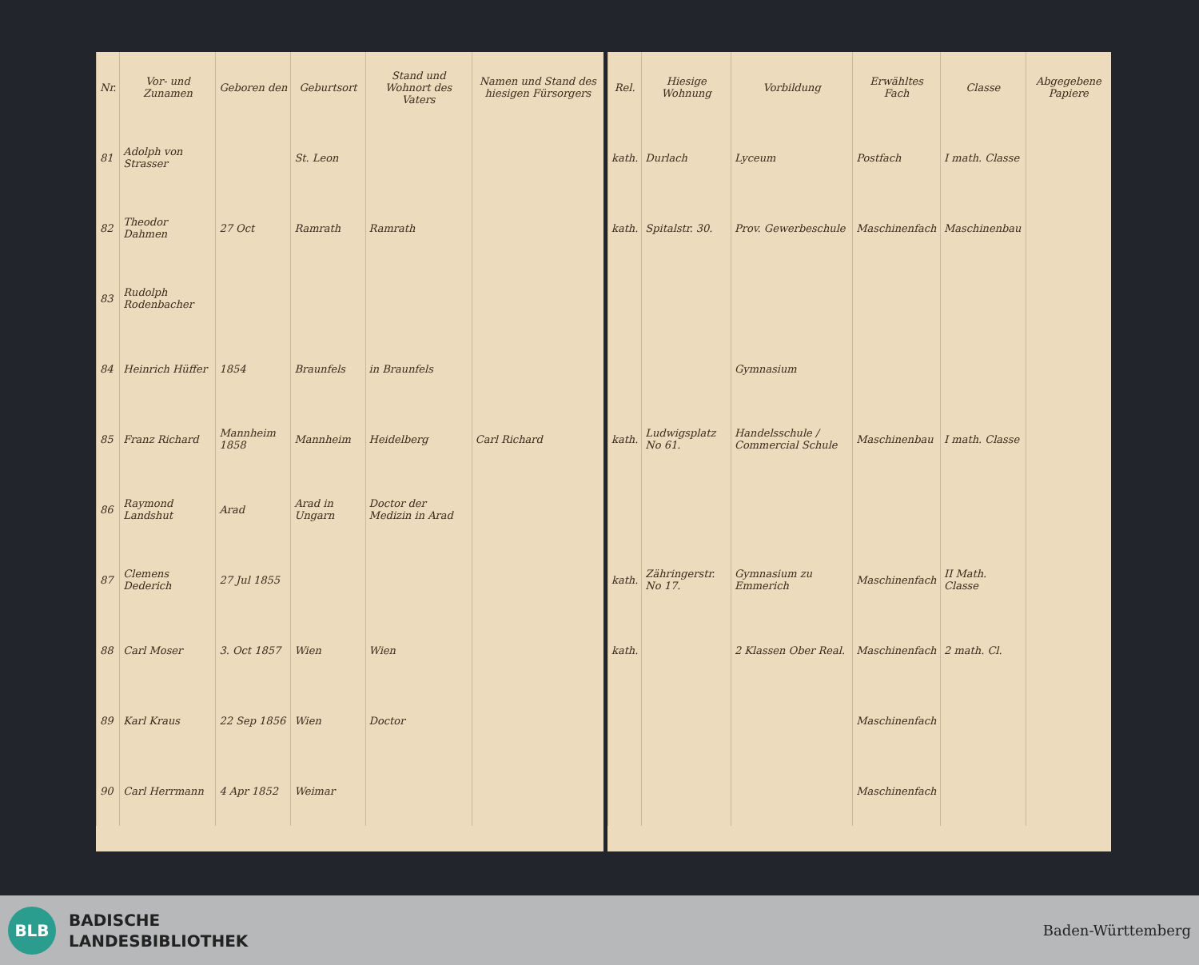| Nr. | Vor- und Zunamen | Geboren den | Geburtsort | Stand und Wohnort des Vaters | Namen und Stand des hiesigen Fürsorgers |
| --- | --- | --- | --- | --- | --- |
| 81 | Adolph von Strasser | | St. Leon | | |
| 82 | Theodor Dahmen | 27 Oct | Ramrath | Ramrath | |
| 83 | Rudolph Rodenbacher | | | | |
| 84 | Heinrich Hüffer | 1854 | Braunfels | in Braunfels | |
| 85 | Franz Richard | Mannheim 1858 | Mannheim | Heidelberg | Carl Richard |
| 86 | Raymond Landshut | Arad | Arad in Ungarn | Doctor der Medizin in Arad | |
| 87 | Clemens Dederich | 27 Jul 1855 | | | |
| 88 | Carl Moser | 3. Oct 1857 | Wien | Wien | |
| 89 | Karl Kraus | 22 Sep 1856 | Wien | Doctor | |
| 90 | Carl Herrmann | 4 Apr 1852 | Weimar | | |
| Rel. | Hiesige Wohnung | Vorbildung | Erwähltes Fach | Classe | Abgegebene Papiere |
| --- | --- | --- | --- | --- | --- |
| kath. | Durlach | Lyceum | Postfach | I math. Classe | |
| kath. | Spitalstr. 30. | Prov. Gewerbeschule | Maschinenfach | Maschinenbau | |
| | | Gymnasium | | | |
| kath. | Ludwigsplatz No 61. | Handelsschule / Commercial Schule | Maschinenbau | I math. Classe | |
| kath. | Zähringerstr. No 17. | Gymnasium zu Emmerich | Maschinenfach | II Math. Classe | |
| kath. | | 2 Klassen Ober Real. | Maschinenfach | 2 math. Cl. | |
| | | | Maschinenfach | | |
| | | | Maschinenfach | | |
BLB
BADISCHE
LANDESBIBLIOTHEK
Baden-Württemberg